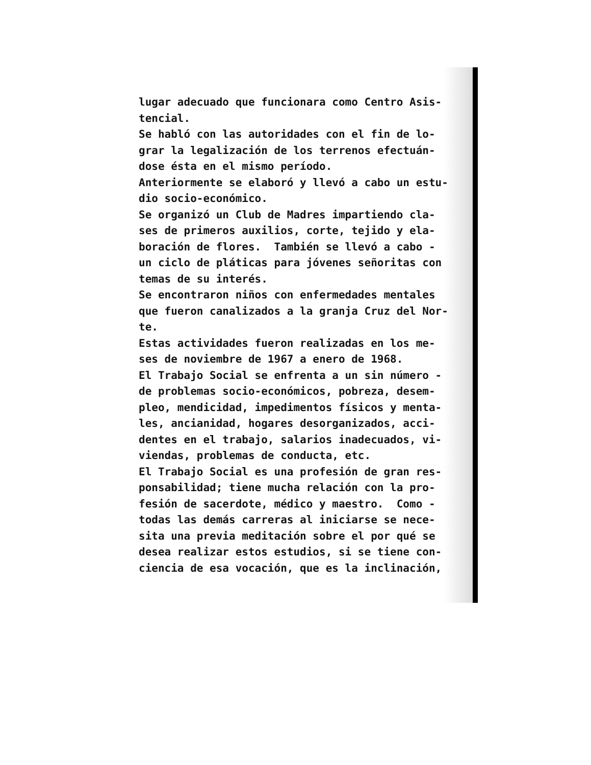lugar adecuado que funcionara como Centro Asis-
tencial.
Se habló con las autoridades con el fin de lo-
grar la legalización de los terrenos efectuán-
dose ésta en el mismo período.
Anteriormente se elaboró y llevó a cabo un estu-
dio socio-económico.
Se organizó un Club de Madres impartiendo cla-
ses de primeros auxilios, corte, tejido y ela-
boración de flores. También se llevó a cabo -
un ciclo de pláticas para jóvenes señoritas con
temas de su interés.
Se encontraron niños con enfermedades mentales
que fueron canalizados a la granja Cruz del Nor-
te.
Estas actividades fueron realizadas en los me-
ses de noviembre de 1967 a enero de 1968.
El Trabajo Social se enfrenta a un sin número -
de problemas socio-económicos, pobreza, desem-
pleo, mendicidad, impedimentos físicos y menta-
les, ancianidad, hogares desorganizados, acci-
dentes en el trabajo, salarios inadecuados, vi-
viendas, problemas de conducta, etc.
El Trabajo Social es una profesión de gran res-
ponsabilidad; tiene mucha relación con la pro-
fesión de sacerdote, médico y maestro. Como -
todas las demás carreras al iniciarse se nece-
sita una previa meditación sobre el por qué se
desea realizar estos estudios, si se tiene con-
ciencia de esa vocación, que es la inclinación,